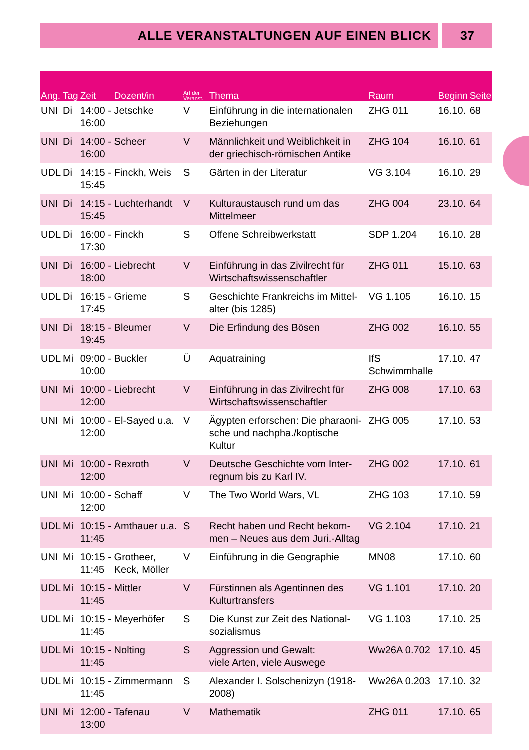ALLE VERANSTALTUNGEN AUF EINEN BLICK
37
| Ang. | Tag | Zeit | Dozent/in | Art der Veranst. | Thema | Raum | Beginn | Seite |
| --- | --- | --- | --- | --- | --- | --- | --- | --- |
| UNI | Di | 14:00 - 16:00 | Jetschke | V | Einführung in die internationalen Beziehungen | ZHG 011 | 16.10. | 68 |
| UNI | Di | 14:00 - 16:00 | Scheer | V | Männlichkeit und Weiblichkeit in der griechisch-römischen Antike | ZHG 104 | 16.10. | 61 |
| UDL | Di | 14:15 - 15:45 | Finckh, Weis | S | Gärten in der Literatur | VG 3.104 | 16.10. | 29 |
| UNI | Di | 14:15 - 15:45 | Luchterhandt | V | Kulturaustausch rund um das Mittelmeer | ZHG 004 | 23.10. | 64 |
| UDL | Di | 16:00 - 17:30 | Finckh | S | Offene Schreibwerkstatt | SDP 1.204 | 16.10. | 28 |
| UNI | Di | 16:00 - 18:00 | Liebrecht | V | Einführung in das Zivilrecht für Wirtschaftswissenschaftler | ZHG 011 | 15.10. | 63 |
| UDL | Di | 16:15 - 17:45 | Grieme | S | Geschichte Frankreichs im Mittel-alter (bis 1285) | VG 1.105 | 16.10. | 15 |
| UNI | Di | 18:15 - 19:45 | Bleumer | V | Die Erfindung des Bösen | ZHG 002 | 16.10. | 55 |
| UDL | Mi | 09:00 - 10:00 | Buckler | Ü | Aquatraining | IfS Schwimmhalle | 17.10. | 47 |
| UNI | Mi | 10:00 - 12:00 | Liebrecht | V | Einführung in das Zivilrecht für Wirtschaftswissenschaftler | ZHG 008 | 17.10. | 63 |
| UNI | Mi | 10:00 - 12:00 | El-Sayed u.a. | V | Ägypten erforschen: Die pharaoni-sche und nachpha./koptische Kultur | ZHG 005 | 17.10. | 53 |
| UNI | Mi | 10:00 - 12:00 | Rexroth | V | Deutsche Geschichte vom Inter-regnum bis zu Karl IV. | ZHG 002 | 17.10. | 61 |
| UNI | Mi | 10:00 - 12:00 | Schaff | V | The Two World Wars, VL | ZHG 103 | 17.10. | 59 |
| UDL | Mi | 10:15 - 11:45 | Amthauer u.a. | S | Recht haben und Recht bekom-men – Neues aus dem Juri.-Alltag | VG 2.104 | 17.10. | 21 |
| UNI | Mi | 10:15 - 11:45 | Grotheer, Keck, Möller | V | Einführung in die Geographie | MN08 | 17.10. | 60 |
| UDL | Mi | 10:15 - 11:45 | Mittler | V | Fürstinnen als Agentinnen des Kulturtransfers | VG 1.101 | 17.10. | 20 |
| UDL | Mi | 10:15 - 11:45 | Meyerhöfer | S | Die Kunst zur Zeit des National-sozialismus | VG 1.103 | 17.10. | 25 |
| UDL | Mi | 10:15 - 11:45 | Nolting | S | Aggression und Gewalt: viele Arten, viele Auswege | Ww26A 0.702 | 17.10. | 45 |
| UDL | Mi | 10:15 - 11:45 | Zimmermann | S | Alexander I. Solschenizyn (1918-2008) | Ww26A 0.203 | 17.10. | 32 |
| UNI | Mi | 12:00 - 13:00 | Tafenau | V | Mathematik | ZHG 011 | 17.10. | 65 |